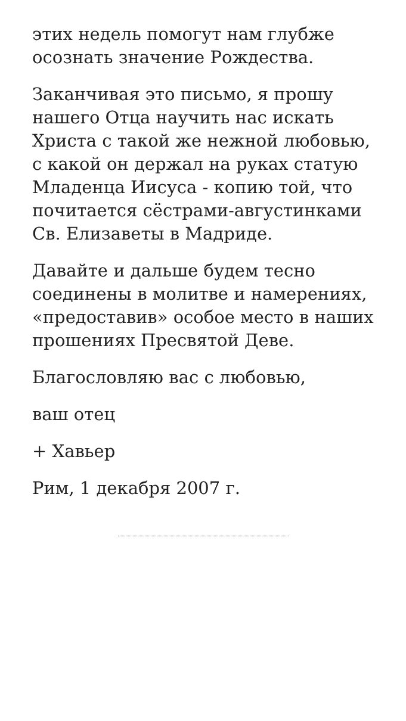этих недель помогут нам глубже осознать значение Рождества.
Заканчивая это письмо, я прошу нашего Отца научить нас искать Христа с такой же нежной любовью, с какой он держал на руках статую Младенца Иисуса - копию той, что почитается сёстрами-августинками Св. Елизаветы в Мадриде.
Давайте и дальше будем тесно соединены в молитве и намерениях, «предоставив» особое место в наших прошениях Пресвятой Деве.
Благословляю вас с любовью,
ваш отец
+ Хавьер
Рим, 1 декабря 2007 г.